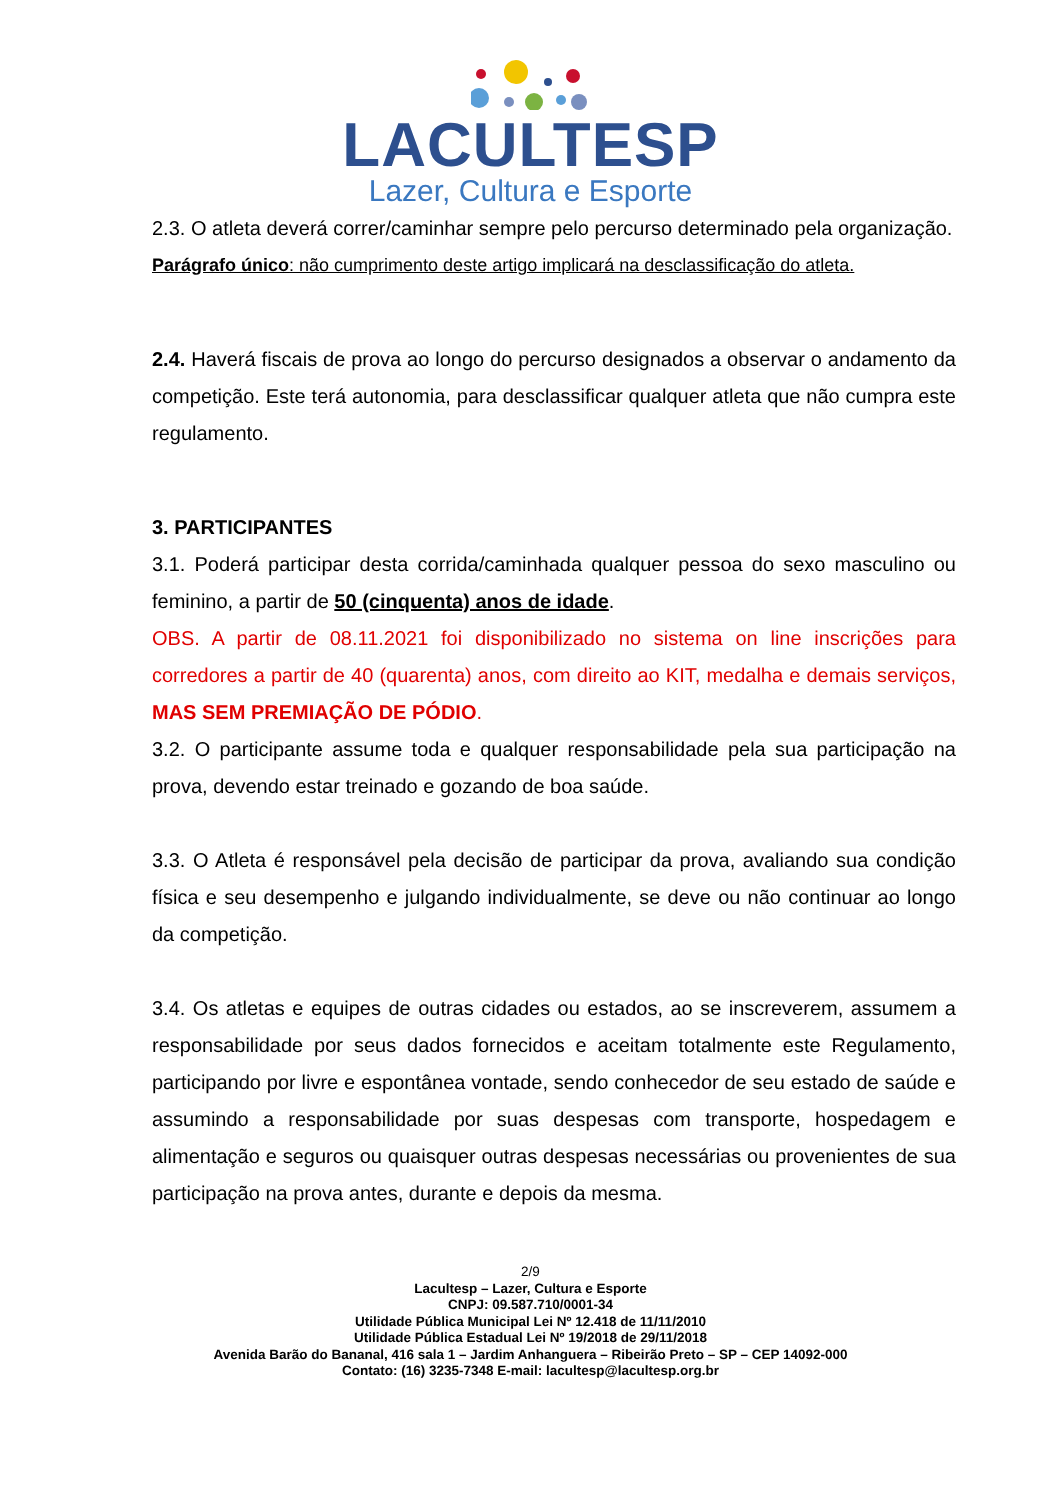LACULTESP
Lazer, Cultura e Esporte
2.3. O atleta deverá correr/caminhar sempre pelo percurso determinado pela organização.
Parágrafo único: não cumprimento deste artigo implicará na desclassificação do atleta.
2.4. Haverá fiscais de prova ao longo do percurso designados a observar o andamento da competição. Este terá autonomia, para desclassificar qualquer atleta que não cumpra este regulamento.
3. PARTICIPANTES
3.1. Poderá participar desta corrida/caminhada qualquer pessoa do sexo masculino ou feminino, a partir de 50 (cinquenta) anos de idade.
OBS. A partir de 08.11.2021 foi disponibilizado no sistema on line inscrições para corredores a partir de 40 (quarenta) anos, com direito ao KIT, medalha e demais serviços, MAS SEM PREMIAÇÃO DE PÓDIO.
3.2. O participante assume toda e qualquer responsabilidade pela sua participação na prova, devendo estar treinado e gozando de boa saúde.
3.3. O Atleta é responsável pela decisão de participar da prova, avaliando sua condição física e seu desempenho e julgando individualmente, se deve ou não continuar ao longo da competição.
3.4. Os atletas e equipes de outras cidades ou estados, ao se inscreverem, assumem a responsabilidade por seus dados fornecidos e aceitam totalmente este Regulamento, participando por livre e espontânea vontade, sendo conhecedor de seu estado de saúde e assumindo a responsabilidade por suas despesas com transporte, hospedagem e alimentação e seguros ou quaisquer outras despesas necessárias ou provenientes de sua participação na prova antes, durante e depois da mesma.
2/9
Lacultesp – Lazer, Cultura e Esporte
CNPJ: 09.587.710/0001-34
Utilidade Pública Municipal Lei Nº 12.418 de 11/11/2010
Utilidade Pública Estadual Lei Nº 19/2018 de 29/11/2018
Avenida Barão do Bananal, 416 sala 1 – Jardim Anhanguera – Ribeirão Preto – SP – CEP 14092-000
Contato: (16) 3235-7348 E-mail: lacultesp@lacultesp.org.br